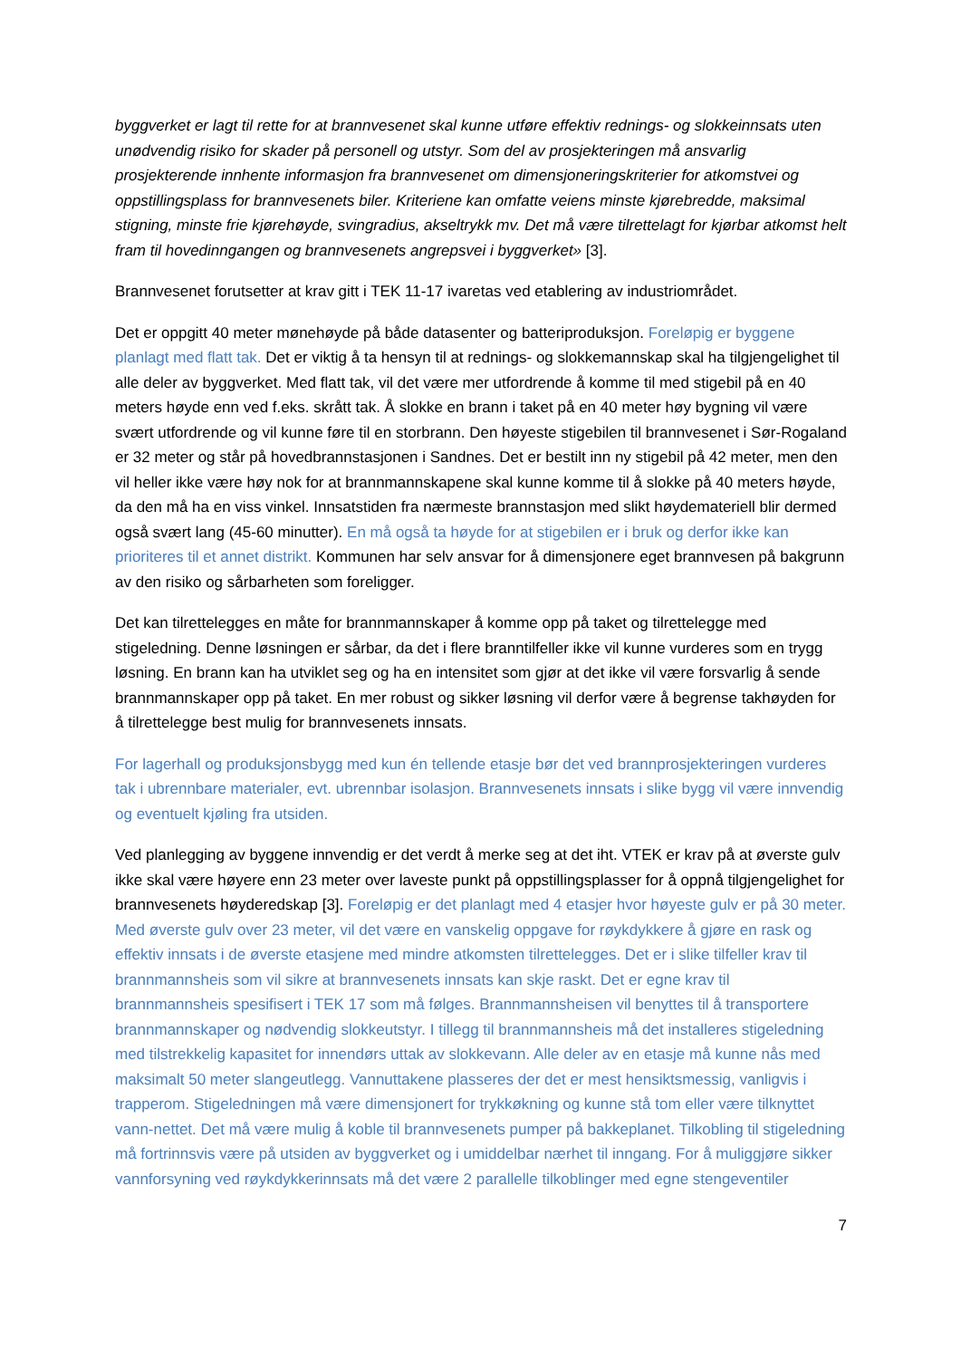byggverket er lagt til rette for at brannvesenet skal kunne utføre effektiv rednings- og slokkeinnsats uten unødvendig risiko for skader på personell og utstyr. Som del av prosjekteringen må ansvarlig prosjekterende innhente informasjon fra brannvesenet om dimensjoneringskriterier for atkomstvei og oppstillingsplass for brannvesenets biler. Kriteriene kan omfatte veiens minste kjørebredde, maksimal stigning, minste frie kjørehøyde, svingradius, akseltrykk mv. Det må være tilrettelagt for kjørbar atkomst helt fram til hovedinngangen og brannvesenets angrepsvei i byggverket» [3].
Brannvesenet forutsetter at krav gitt i TEK 11-17 ivaretas ved etablering av industriområdet.
Det er oppgitt 40 meter mønehøyde på både datasenter og batteriproduksjon. Foreløpig er byggene planlagt med flatt tak. Det er viktig å ta hensyn til at rednings- og slokkemannskap skal ha tilgjengelighet til alle deler av byggverket. Med flatt tak, vil det være mer utfordrende å komme til med stigebil på en 40 meters høyde enn ved f.eks. skrått tak. Å slokke en brann i taket på en 40 meter høy bygning vil være svært utfordrende og vil kunne føre til en storbrann. Den høyeste stigebilen til brannvesenet i Sør-Rogaland er 32 meter og står på hovedbrannstasjonen i Sandnes. Det er bestilt inn ny stigebil på 42 meter, men den vil heller ikke være høy nok for at brannmannskapene skal kunne komme til å slokke på 40 meters høyde, da den må ha en viss vinkel. Innsatstiden fra nærmeste brannstasjon med slikt høydemateriell blir dermed også svært lang (45-60 minutter). En må også ta høyde for at stigebilen er i bruk og derfor ikke kan prioriteres til et annet distrikt. Kommunen har selv ansvar for å dimensjonere eget brannvesen på bakgrunn av den risiko og sårbarheten som foreligger.
Det kan tilrettelegges en måte for brannmannskaper å komme opp på taket og tilrettelegge med stigeledning. Denne løsningen er sårbar, da det i flere branntilfeller ikke vil kunne vurderes som en trygg løsning. En brann kan ha utviklet seg og ha en intensitet som gjør at det ikke vil være forsvarlig å sende brannmannskaper opp på taket. En mer robust og sikker løsning vil derfor være å begrense takhøyden for å tilrettelegge best mulig for brannvesenets innsats.
For lagerhall og produksjonsbygg med kun én tellende etasje bør det ved brannprosjekteringen vurderes tak i ubrennbare materialer, evt. ubrennbar isolasjon. Brannvesenets innsats i slike bygg vil være innvendig og eventuelt kjøling fra utsiden.
Ved planlegging av byggene innvendig er det verdt å merke seg at det iht. VTEK er krav på at øverste gulv ikke skal være høyere enn 23 meter over laveste punkt på oppstillingsplasser for å oppnå tilgjengelighet for brannvesenets høyderedskap [3]. Foreløpig er det planlagt med 4 etasjer hvor høyeste gulv er på 30 meter. Med øverste gulv over 23 meter, vil det være en vanskelig oppgave for røykdykkere å gjøre en rask og effektiv innsats i de øverste etasjene med mindre atkomsten tilrettelegges. Det er i slike tilfeller krav til brannmannsheis som vil sikre at brannvesenets innsats kan skje raskt. Det er egne krav til brannmannsheis spesifisert i TEK 17 som må følges. Brannmannsheisen vil benyttes til å transportere brannmannskaper og nødvendig slokkeutstyr. I tillegg til brannmannsheis må det installeres stigeledning med tilstrekkelig kapasitet for innendørs uttak av slokkevann. Alle deler av en etasje må kunne nås med maksimalt 50 meter slangeutlegg. Vannuttakene plasseres der det er mest hensiktsmessig, vanligvis i trapperom. Stigeledningen må være dimensjonert for trykkøkning og kunne stå tom eller være tilknyttet vann-nettet. Det må være mulig å koble til brannvesenets pumper på bakkeplanet. Tilkobling til stigeledning må fortrinnsvis være på utsiden av byggverket og i umiddelbar nærhet til inngang. For å muliggjøre sikker vannforsyning ved røykdykkerinnsats må det være 2 parallelle tilkoblinger med egne stengeventiler
7